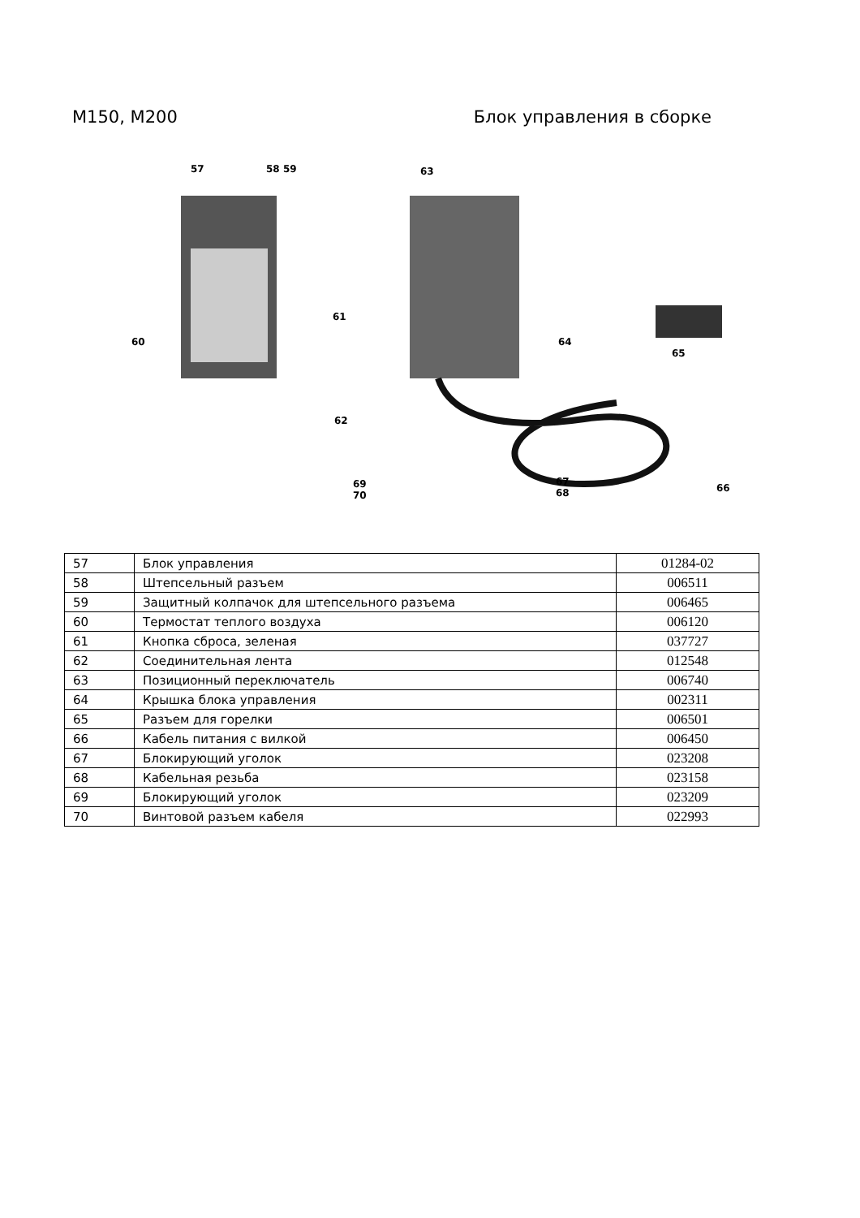M150, M200 Блок управления в сборке
57 58 59
60
61
62
63
64
65
66
67
68
69
70
| 57 | Блок управления | 01284-02 |
| 58 | Штепсельный разъем | 006511 |
| 59 | Защитный колпачок для штепсельного разъема | 006465 |
| 60 | Термостат теплого воздуха | 006120 |
| 61 | Кнопка сброса, зеленая | 037727 |
| 62 | Соединительная лента | 012548 |
| 63 | Позиционный переключатель | 006740 |
| 64 | Крышка блока управления | 002311 |
| 65 | Разъем для горелки | 006501 |
| 66 | Кабель питания с вилкой | 006450 |
| 67 | Блокирующий уголок | 023208 |
| 68 | Кабельная резьба | 023158 |
| 69 | Блокирующий уголок | 023209 |
| 70 | Винтовой разъем кабеля | 022993 |